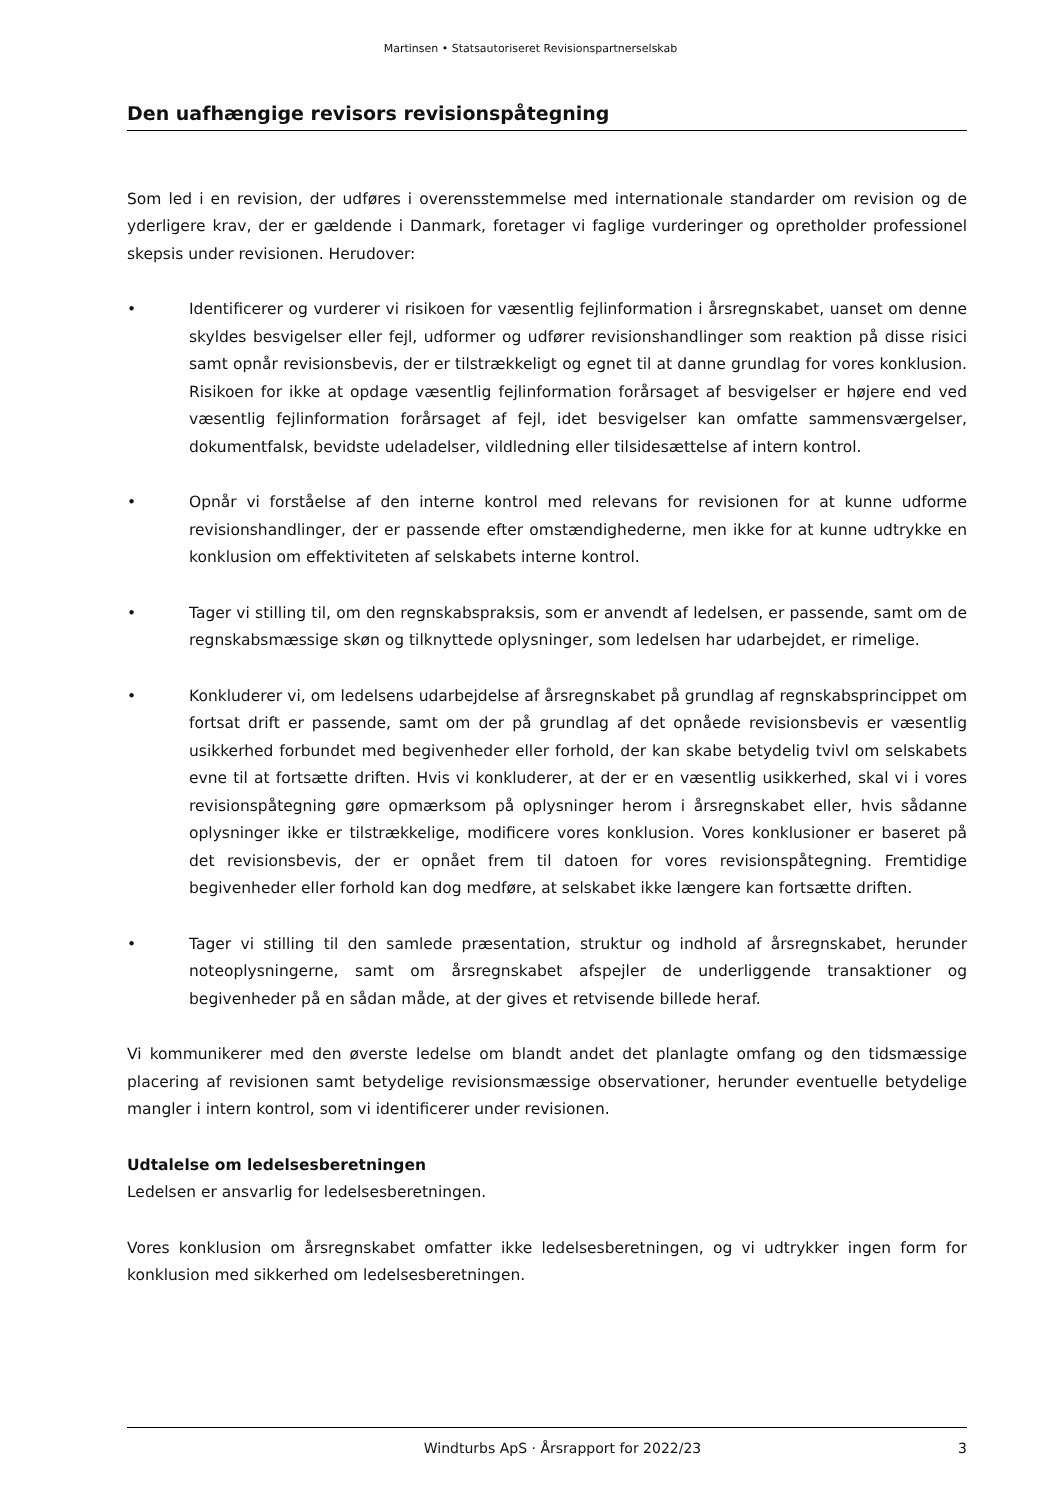Martinsen • Statsautoriseret Revisionspartnerselskab
Den uafhængige revisors revisionspåtegning
Som led i en revision, der udføres i overensstemmelse med internationale standarder om revision og de yderligere krav, der er gældende i Danmark, foretager vi faglige vurderinger og opretholder professionel skepsis under revisionen. Herudover:
• Identificerer og vurderer vi risikoen for væsentlig fejlinformation i årsregnskabet, uanset om denne skyldes besvigelser eller fejl, udformer og udfører revisionshandlinger som reaktion på disse risici samt opnår revisionsbevis, der er tilstrækkeligt og egnet til at danne grundlag for vores konklusion. Risikoen for ikke at opdage væsentlig fejlinformation forårsaget af besvigelser er højere end ved væsentlig fejlinformation forårsaget af fejl, idet besvigelser kan omfatte sammensværgelser, dokumentfalsk, bevidste udeladelser, vildledning eller tilsidesættelse af intern kontrol.
• Opnår vi forståelse af den interne kontrol med relevans for revisionen for at kunne udforme revisionshandlinger, der er passende efter omstændighederne, men ikke for at kunne udtrykke en konklusion om effektiviteten af selskabets interne kontrol.
• Tager vi stilling til, om den regnskabspraksis, som er anvendt af ledelsen, er passende, samt om de regnskabsmæssige skøn og tilknyttede oplysninger, som ledelsen har udarbejdet, er rimelige.
• Konkluderer vi, om ledelsens udarbejdelse af årsregnskabet på grundlag af regnskabsprincippet om fortsat drift er passende, samt om der på grundlag af det opnåede revisionsbevis er væsentlig usikkerhed forbundet med begivenheder eller forhold, der kan skabe betydelig tvivl om selskabets evne til at fortsætte driften. Hvis vi konkluderer, at der er en væsentlig usikkerhed, skal vi i vores revisionspåtegning gøre opmærksom på oplysninger herom i årsregnskabet eller, hvis sådanne oplysninger ikke er tilstrækkelige, modificere vores konklusion. Vores konklusioner er baseret på det revisionsbevis, der er opnået frem til datoen for vores revisionspåtegning. Fremtidige begivenheder eller forhold kan dog medføre, at selskabet ikke længere kan fortsætte driften.
• Tager vi stilling til den samlede præsentation, struktur og indhold af årsregnskabet, herunder noteoplysningerne, samt om årsregnskabet afspejler de underliggende transaktioner og begivenheder på en sådan måde, at der gives et retvisende billede heraf.
Vi kommunikerer med den øverste ledelse om blandt andet det planlagte omfang og den tidsmæssige placering af revisionen samt betydelige revisionsmæssige observationer, herunder eventuelle betydelige mangler i intern kontrol, som vi identificerer under revisionen.
Udtalelse om ledelsesberetningen
Ledelsen er ansvarlig for ledelsesberetningen.
Vores konklusion om årsregnskabet omfatter ikke ledelsesberetningen, og vi udtrykker ingen form for konklusion med sikkerhed om ledelsesberetningen.
Windturbs ApS · Årsrapport for 2022/23 3